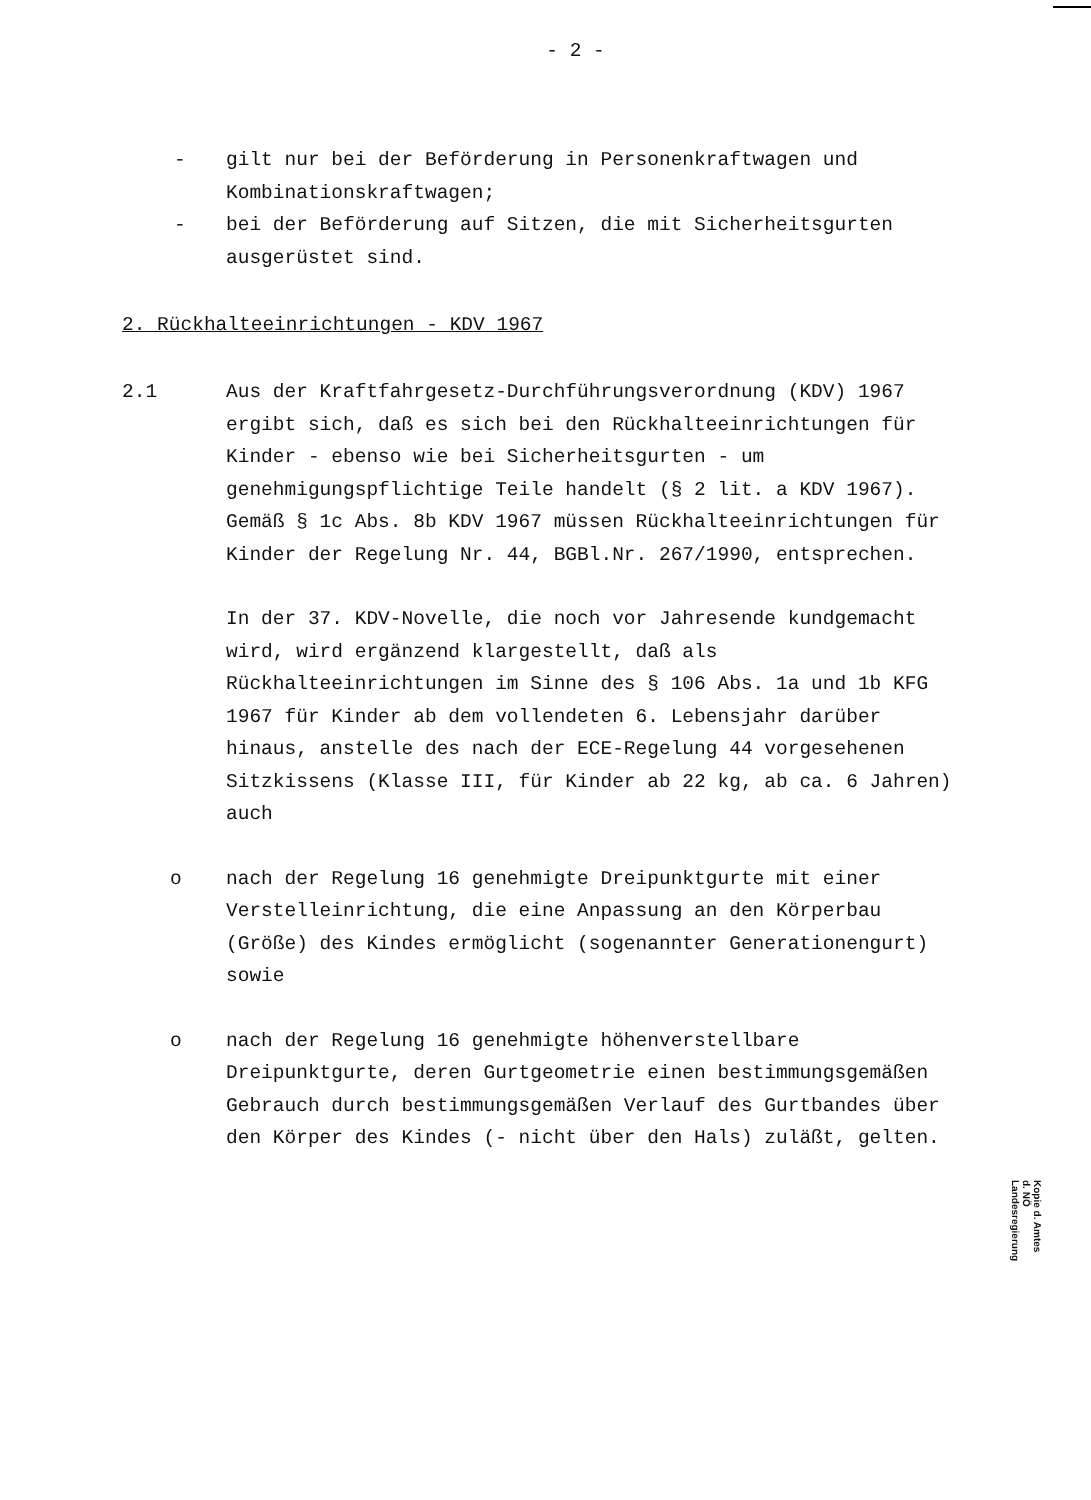- 2 -
- gilt nur bei der Beförderung in Personenkraftwagen und Kombinationskraftwagen;
- bei der Beförderung auf Sitzen, die mit Sicherheitsgurten ausgerüstet sind.
2. Rückhalteeinrichtungen - KDV 1967
2.1 Aus der Kraftfahrgesetz-Durchführungsverordnung (KDV) 1967 ergibt sich, daß es sich bei den Rückhalteeinrichtungen für Kinder - ebenso wie bei Sicherheitsgurten - um genehmigungspflichtige Teile handelt (§ 2 lit. a KDV 1967). Gemäß § 1c Abs. 8b KDV 1967 müssen Rückhalteeinrichtungen für Kinder der Regelung Nr. 44, BGBl.Nr. 267/1990, entsprechen.
In der 37. KDV-Novelle, die noch vor Jahresende kundgemacht wird, wird ergänzend klargestellt, daß als Rückhalteeinrichtungen im Sinne des § 106 Abs. 1a und 1b KFG 1967 für Kinder ab dem vollendeten 6. Lebensjahr darüber hinaus, anstelle des nach der ECE-Regelung 44 vorgesehenen Sitzkissens (Klasse III, für Kinder ab 22 kg, ab ca. 6 Jahren) auch
o nach der Regelung 16 genehmigte Dreipunktgurte mit einer Verstelleinrichtung, die eine Anpassung an den Körperbau (Größe) des Kindes ermöglicht (sogenannter Generationengurt) sowie
o nach der Regelung 16 genehmigte höhenverstellbare Dreipunktgurte, deren Gurtgeometrie einen bestimmungsgemäßen Gebrauch durch bestimmungsgemäßen Verlauf des Gurtbandes über den Körper des Kindes (- nicht über den Hals) zuläßt, gelten.
Kopie d. Amtes d. NÖ Landesregierung